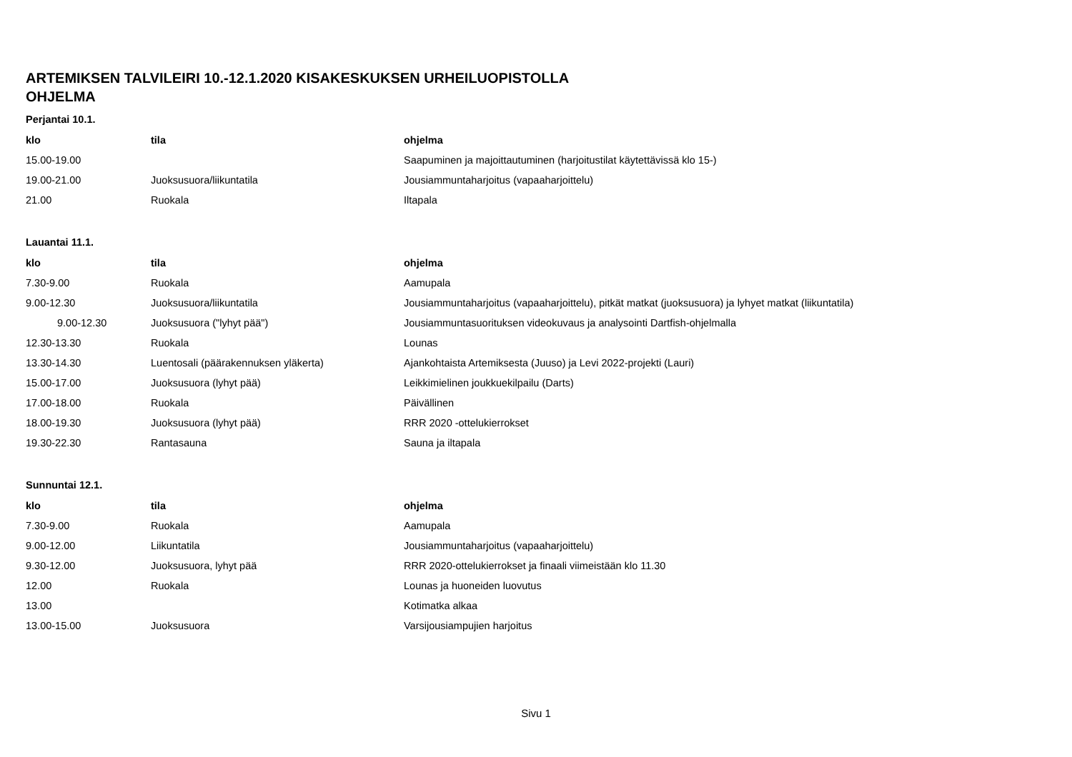ARTEMIKSEN TALVILEIRI 10.-12.1.2020 KISAKESKUKSEN URHEILUOPISTOLLA
OHJELMA
| Perjantai 10.1. | | |
| klo | tila | ohjelma |
| 15.00-19.00 | | Saapuminen ja majoittautuminen (harjoitustilat käytettävissä klo 15-) |
| 19.00-21.00 | Juoksusuora/liikuntatila | Jousiammuntaharjoitus (vapaaharjoittelu) |
| 21.00 | Ruokala | Iltapala |
| Lauantai 11.1. | | |
| klo | tila | ohjelma |
| 7.30-9.00 | Ruokala | Aamupala |
| 9.00-12.30 | Juoksusuora/liikuntatila | Jousiammuntaharjoitus (vapaaharjoittelu), pitkät matkat (juoksusuora) ja lyhyet matkat (liikuntatila) |
| 9.00-12.30 | Juoksusuora ("lyhyt pää") | Jousiammuntasuorituksen videokuvaus ja analysointi Dartfish-ohjelmalla |
| 12.30-13.30 | Ruokala | Lounas |
| 13.30-14.30 | Luentosali (päärakennuksen yläkerta) | Ajankohtaista Artemiksesta (Juuso) ja Levi 2022-projekti (Lauri) |
| 15.00-17.00 | Juoksusuora (lyhyt pää) | Leikkimielinen joukkuekilpailu (Darts) |
| 17.00-18.00 | Ruokala | Päivällinen |
| 18.00-19.30 | Juoksusuora (lyhyt pää) | RRR 2020 -ottelukierrokset |
| 19.30-22.30 | Rantasauna | Sauna ja iltapala |
| Sunnuntai 12.1. | | |
| klo | tila | ohjelma |
| 7.30-9.00 | Ruokala | Aamupala |
| 9.00-12.00 | Liikuntatila | Jousiammuntaharjoitus (vapaaharjoittelu) |
| 9.30-12.00 | Juoksusuora, lyhyt pää | RRR 2020-ottelukierrokset ja finaali viimeistään klo 11.30 |
| 12.00 | Ruokala | Lounas ja huoneiden luovutus |
| 13.00 | | Kotimatka alkaa |
| 13.00-15.00 | Juoksusuora | Varsijousiampujien harjoitus |
Sivu 1